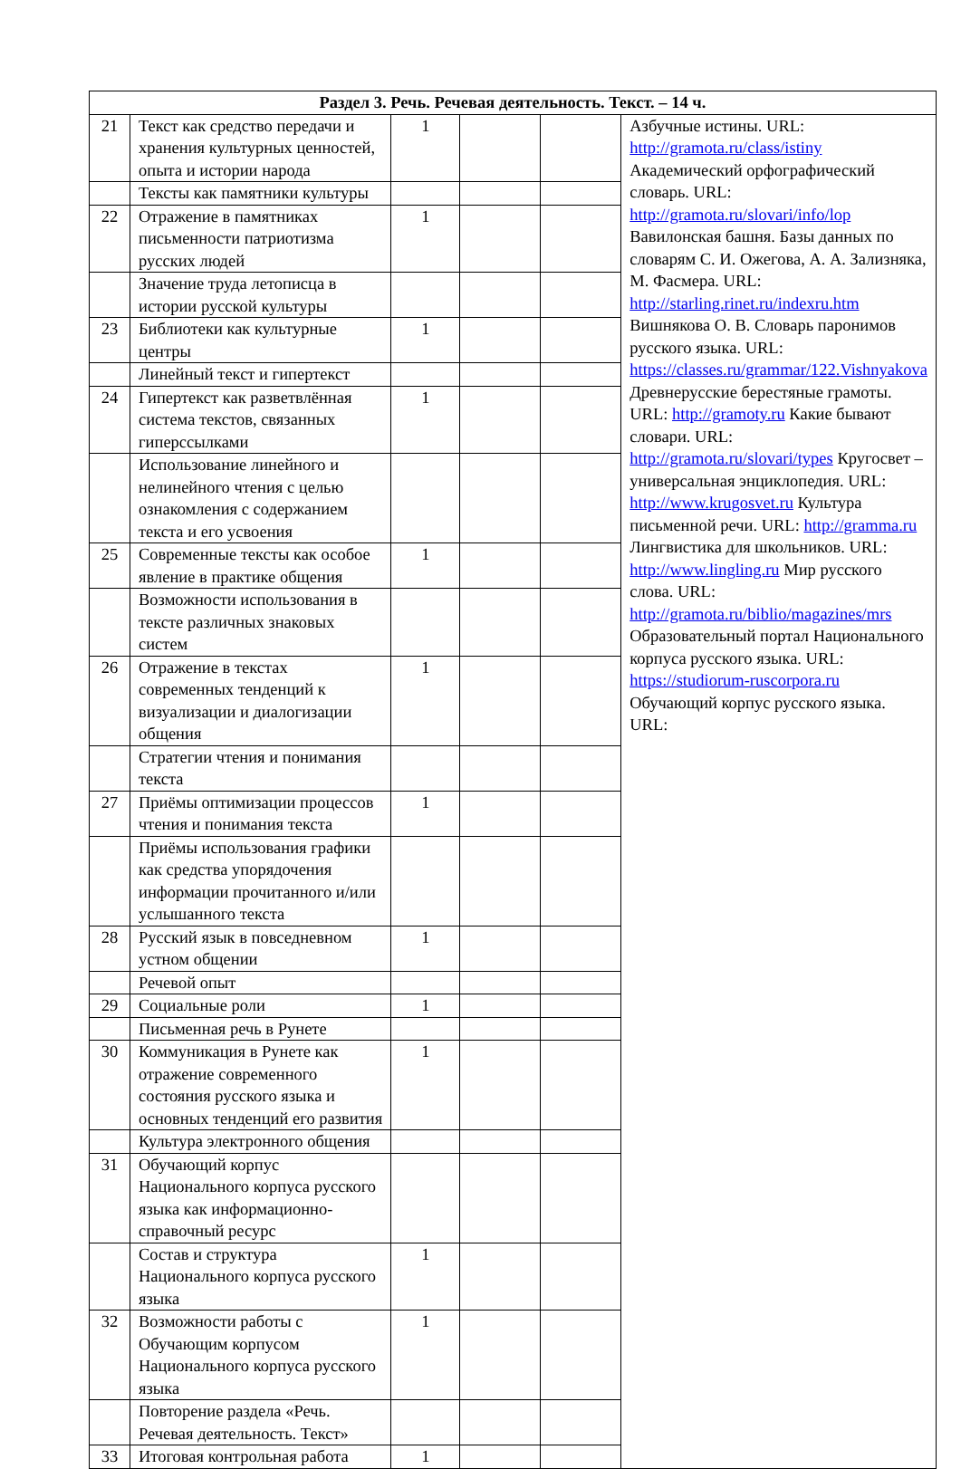| Раздел 3. Речь. Речевая деятельность. Текст. – 14 ч. | | | | | |
| --- | --- | --- | --- | --- | --- |
| 21 | Текст как средство передачи и хранения культурных ценностей, опыта и истории народа | 1 | | | Азбучные истины. URL: http://gramota.ru/class/istiny Академический орфографический словарь. URL: http://gramota.ru/slovari/info/lop Вавилонская башня. Базы данных по словарям С. И. Ожегова, А. А. Зализняка, М. Фасмера. URL: http://starling.rinet.ru/indexru.htm Вишнякова О. В. Словарь паронимов русского языка. URL: https://classes.ru/grammar/122.Vishnyakova Древнерусские берестяные грамоты. URL: http://gramoty.ru Какие бывают словари. URL: http://gramota.ru/slovari/types Кругосвет – универсальная энциклопедия. URL: http://www.krugosvet.ru Культура письменной речи. URL: http://gramma.ru Лингвистика для школьников. URL: http://www.lingling.ru Мир русского слова. URL: http://gramota.ru/biblio/magazines/mrs Образовательный портал Национального корпуса русского языка. URL: https://studiorum-ruscorpora.ru Обучающий корпус русского языка. URL: |
| | Тексты как памятники культуры | | | | |
| 22 | Отражение в памятниках письменности патриотизма русских людей | 1 | | | |
| | Значение труда летописца в истории русской культуры | | | | |
| 23 | Библиотеки как культурные центры | 1 | | | |
| | Линейный текст и гипертекст | | | | |
| 24 | Гипертекст как разветвлённая система текстов, связанных гиперссылками | 1 | | | |
| | Использование линейного и нелинейного чтения с целью ознакомления с содержанием текста и его усвоения | | | | |
| 25 | Современные тексты как особое явление в практике общения | 1 | | | |
| | Возможности использования в тексте различных знаковых систем | | | | |
| 26 | Отражение в текстах современных тенденций к визуализации и диалогизации общения | 1 | | | |
| | Стратегии чтения и понимания текста | | | | |
| 27 | Приёмы оптимизации процессов чтения и понимания текста | 1 | | | |
| | Приёмы использования графики как средства упорядочения информации прочитанного и/или услышанного текста | | | | |
| 28 | Русский язык в повседневном устном общении | 1 | | | |
| | Речевой опыт | | | | |
| 29 | Социальные роли | 1 | | | |
| | Письменная речь в Рунете | | | | |
| 30 | Коммуникация в Рунете как отражение современного состояния русского языка и основных тенденций его развития | 1 | | | |
| | Культура электронного общения | | | | |
| 31 | Обучающий корпус Национального корпуса русского языка как информационно-справочный ресурс | | | | |
| | Состав и структура Национального корпуса русского языка | 1 | | | |
| 32 | Возможности работы с Обучающим корпусом Национального корпуса русского языка | 1 | | | |
| | Повторение раздела «Речь. Речевая деятельность. Текст» | | | | |
| 33 | Итоговая контрольная работа | 1 | | | |